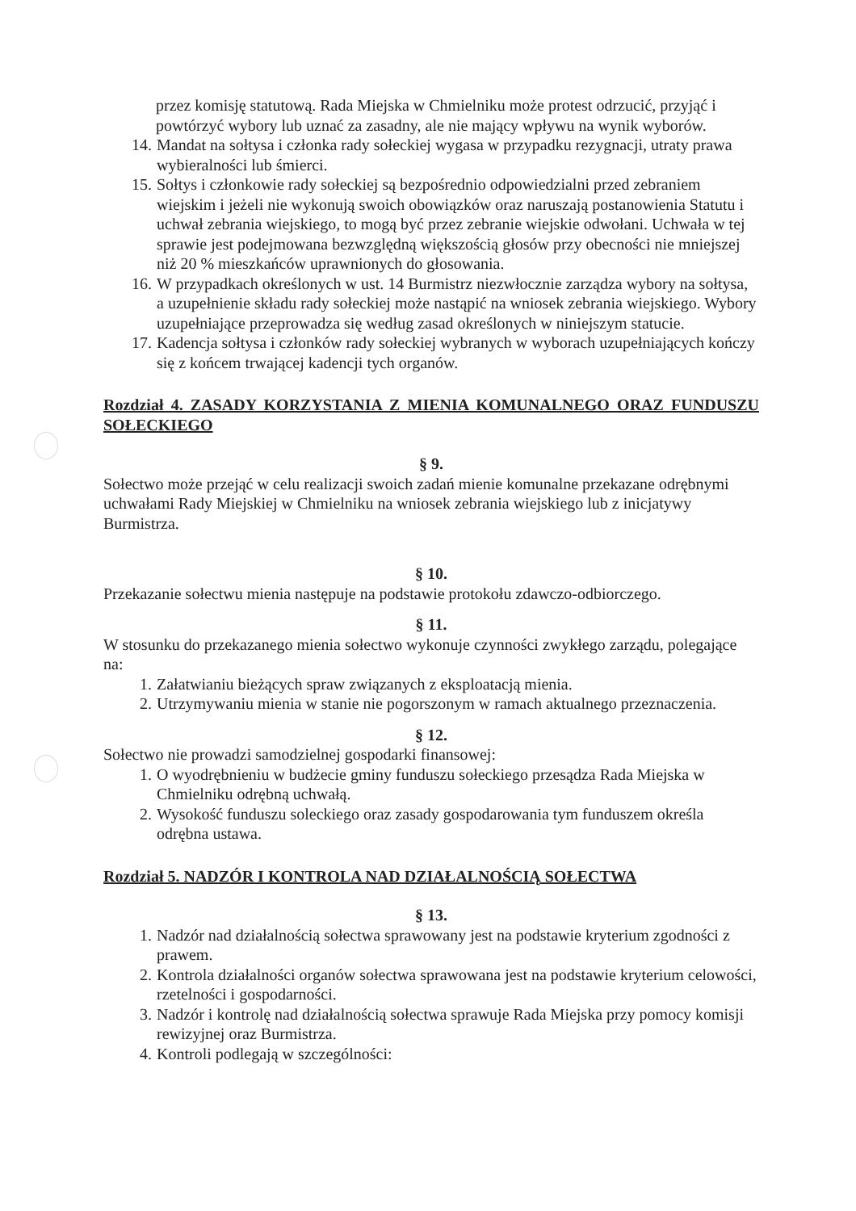przez komisję statutową. Rada Miejska w Chmielniku może protest odrzucić, przyjąć i powtórzyć wybory lub uznać za zasadny, ale nie mający wpływu na wynik wyborów.
14. Mandat na sołtysa i członka rady sołeckiej wygasa w przypadku rezygnacji, utraty prawa wybieralności lub śmierci.
15. Sołtys i członkowie rady sołeckiej są bezpośrednio odpowiedzialni przed zebraniem wiejskim i jeżeli nie wykonują swoich obowiązków oraz naruszają postanowienia Statutu i uchwał zebrania wiejskiego, to mogą być przez zebranie wiejskie odwołani. Uchwała w tej sprawie jest podejmowana bezwzględną większością głosów przy obecności nie mniejszej niż 20 % mieszkańców uprawnionych do głosowania.
16. W przypadkach określonych w ust. 14 Burmistrz niezwłocznie zarządza wybory na sołtysa, a uzupełnienie składu rady sołeckiej może nastąpić na wniosek zebrania wiejskiego. Wybory uzupełniające przeprowadza się według zasad określonych w niniejszym statucie.
17. Kadencja sołtysa i członków rady sołeckiej wybranych w wyborach uzupełniających kończy się z końcem trwającej kadencji tych organów.
Rozdział 4. ZASADY KORZYSTANIA Z MIENIA KOMUNALNEGO ORAZ FUNDUSZU SOŁECKIEGO
§ 9.
Sołectwo może przejąć w celu realizacji swoich zadań mienie komunalne przekazane odrębnymi uchwałami Rady Miejskiej w Chmielniku na wniosek zebrania wiejskiego lub z inicjatywy Burmistrza.
§ 10.
Przekazanie sołectwu mienia następuje na podstawie protokołu zdawczo-odbiorczego.
§ 11.
W stosunku do przekazanego mienia sołectwo wykonuje czynności zwykłego zarządu, polegające na:
1. Załatwianiu bieżących spraw związanych z eksploatacją mienia.
2. Utrzymywaniu mienia w stanie nie pogorszonym w ramach aktualnego przeznaczenia.
§ 12.
Sołectwo nie prowadzi samodzielnej gospodarki finansowej:
1. O wyodrębnieniu w budżecie gminy funduszu sołeckiego przesądza Rada Miejska w Chmielniku odrębną uchwałą.
2. Wysokość funduszu soleckiego oraz zasady gospodarowania tym funduszem określa odrębna ustawa.
Rozdział 5. NADZÓR I KONTROLA NAD DZIAŁALNOŚCIĄ SOŁECTWA
§ 13.
1. Nadzór nad działalnością sołectwa sprawowany jest na podstawie kryterium zgodności z prawem.
2. Kontrola działalności organów sołectwa sprawowana jest na podstawie kryterium celowości, rzetelności i gospodarności.
3. Nadzór i kontrolę nad działalnością sołectwa sprawuje Rada Miejska przy pomocy komisji rewizyjnej oraz Burmistrza.
4. Kontroli podlegają w szczególności: